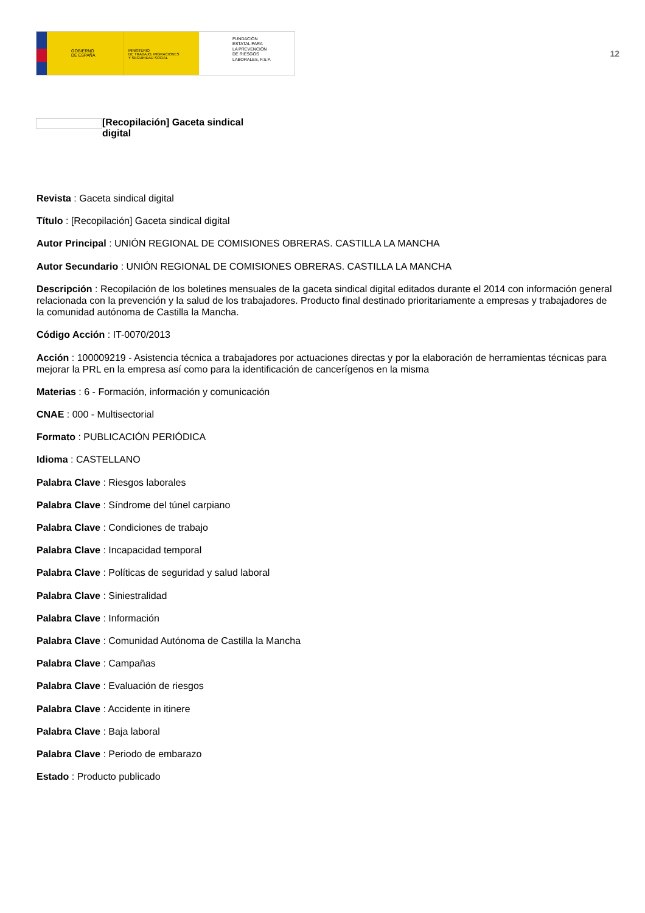GOBIERNO
DE ESPAÑA
MINISTERIO
DE TRABAJO, MIGRACIONES
Y SEGURIDAD SOCIAL
FUNDACIÓN
ESTATAL PARA
LA PREVENCIÓN
DE RIESGOS
LABORALES, F.S.P.
12
[Recopilación] Gaceta sindical digital
Revista : Gaceta sindical digital
Título : [Recopilación] Gaceta sindical digital
Autor Principal : UNIÓN REGIONAL DE COMISIONES OBRERAS. CASTILLA LA MANCHA
Autor Secundario : UNIÓN REGIONAL DE COMISIONES OBRERAS. CASTILLA LA MANCHA
Descripción : Recopilación de los boletines mensuales de la gaceta sindical digital editados durante el 2014 con información general relacionada con la prevención y la salud de los trabajadores. Producto final destinado prioritariamente a empresas y trabajadores de la comunidad autónoma de Castilla la Mancha.
Código Acción : IT-0070/2013
Acción : 100009219 - Asistencia técnica a trabajadores por actuaciones directas y por la elaboración de herramientas técnicas para mejorar la PRL en la empresa así como para la identificación de cancerígenos en la misma
Materias : 6 - Formación, información y comunicación
CNAE : 000 - Multisectorial
Formato : PUBLICACIÓN PERIÓDICA
Idioma : CASTELLANO
Palabra Clave : Riesgos laborales
Palabra Clave : Síndrome del túnel carpiano
Palabra Clave : Condiciones de trabajo
Palabra Clave : Incapacidad temporal
Palabra Clave : Políticas de seguridad y salud laboral
Palabra Clave : Siniestralidad
Palabra Clave : Información
Palabra Clave : Comunidad Autónoma de Castilla la Mancha
Palabra Clave : Campañas
Palabra Clave : Evaluación de riesgos
Palabra Clave : Accidente in itinere
Palabra Clave : Baja laboral
Palabra Clave : Periodo de embarazo
Estado : Producto publicado